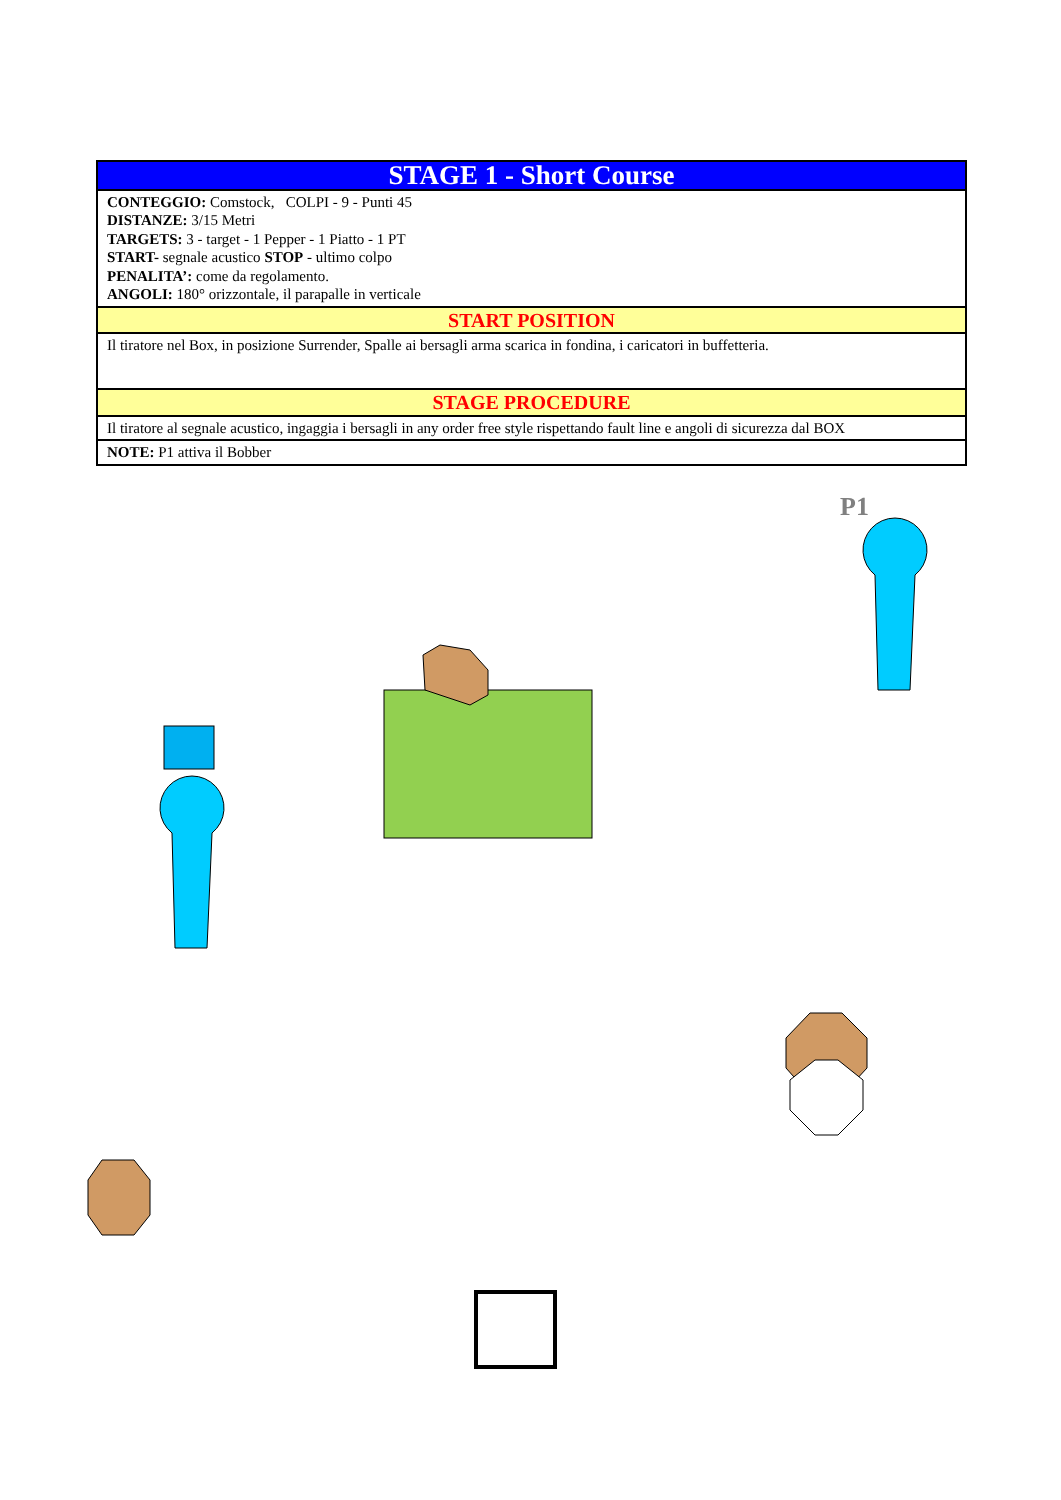| STAGE 1 - Short Course |
| CONTEGGIO: Comstock, COLPI - 9 - Punti 45 DISTANZE: 3/15 Metri TARGETS: 3 - target - 1 Pepper - 1 Piatto - 1 PT START- segnale acustico STOP - ultimo colpo PENALITA’: come da regolamento. ANGOLI: 180° orizzontale, il parapalle in verticale |
| START POSITION |
| Il tiratore nel Box, in posizione Surrender, Spalle ai bersagli arma scarica in fondina, i caricatori in buffetteria. |
| STAGE PROCEDURE |
| Il tiratore al segnale acustico, ingaggia i bersagli in any order free style rispettando fault line e angoli di sicurezza dal BOX |
| NOTE: P1 attiva il Bobber |
P1